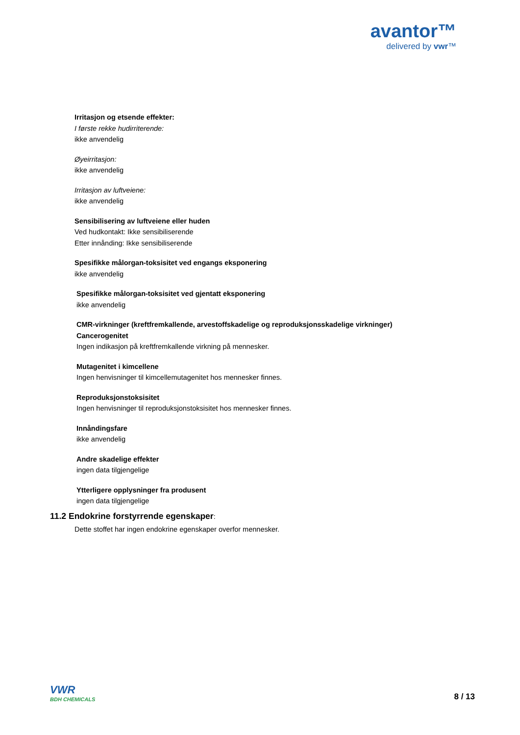avantor™
delivered by vwr™
Irritasjon og etsende effekter:
I første rekke hudirriterende:
ikke anvendelig
Øyeirritasjon:
ikke anvendelig
Irritasjon av luftveiene:
ikke anvendelig
Sensibilisering av luftveiene eller huden
Ved hudkontakt: Ikke sensibiliserende
Etter innånding: Ikke sensibiliserende
Spesifikke målorgan-toksisitet ved engangs eksponering
ikke anvendelig
Spesifikke målorgan-toksisitet ved gjentatt eksponering
ikke anvendelig
CMR-virkninger (kreftfremkallende, arvestoffskadelige og reproduksjonsskadelige virkninger)
Cancerogenitet
Ingen indikasjon på kreftfremkallende virkning på mennesker.
Mutagenitet i kimcellene
Ingen henvisninger til kimcellemutagenitet hos mennesker finnes.
Reproduksjonstoksisitet
Ingen henvisninger til reproduksjonstoksisitet hos mennesker finnes.
Innåndingsfare
ikke anvendelig
Andre skadelige effekter
ingen data tilgjengelige
Ytterligere opplysninger fra produsent
ingen data tilgjengelige
11.2 Endokrine forstyrrende egenskaper:
Dette stoffet har ingen endokrine egenskaper overfor mennesker.
VWR
BDH CHEMICALS
8 / 13